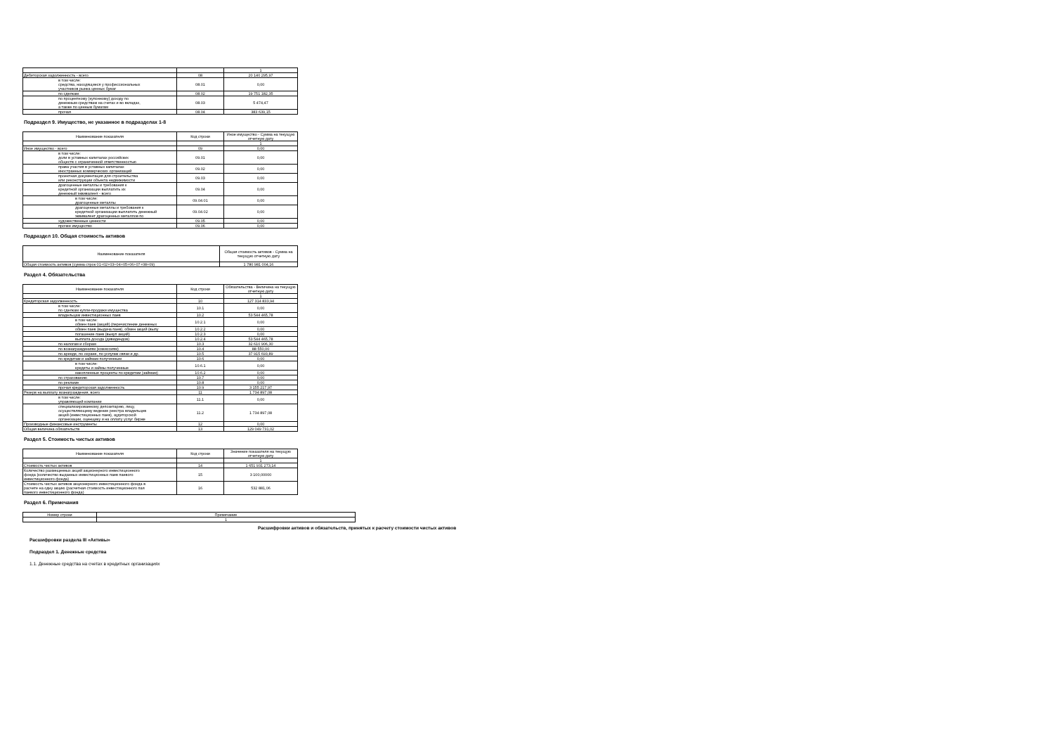| | | 1 |
| Дебиторская задолженность - всего | 08 | 20 140 295,97 |
| в том числе: средства, находящиеся у профессиональных участников рынка ценных бумаг | 08.01 | 0,00 |
| по сделкам | 08.02 | 19 751 182,35 |
| по процентному (купонному) доходу по денежным средствам на счетах и во вкладах, а также по ценным бумагам | 08.03 | 5 474,47 |
| прочая | 08.04 | 383 639,15 |
Подраздел 9. Имущество, не указанное в подразделах 1-8
| Наименование показателя | Код строки | Иное имущество - Сумма на текущую отчетную дату |
| --- | --- | --- |
| | | 1 |
| Иное имущество - всего | 09 | 0,00 |
| в том числе: доли в уставных капиталах российских обществ с ограниченной ответственностью | 09.01 | 0,00 |
| права участия в уставных капиталах иностранных коммерческих организаций | 09.02 | 0,00 |
| проектная документация для строительства или реконструкции объекта недвижимости | 09.03 | 0,00 |
| драгоценные металлы и требования к кредитной организации выплатить их денежный эквивалент - всего | 09.04 | 0,00 |
| в том числе: драгоценные металлы | 09.04.01 | 0,00 |
| драгоценные металлы и требования к кредитной организации выплатить денежный эквивалент драгоценных металлов по | 09.04.02 | 0,00 |
| художественные ценности | 09.05 | 0,00 |
| прочее имущество | 09.06 | 0,00 |
Подраздел 10. Общая стоимость активов
| Наименование показателя | Общая стоимость активов - Сумма на текущую отчетную дату |
| --- | --- |
| Общая стоимость активов (сумма строк 01+02+03+04+05+06+07+08+09) | 1 780 981 004,16 |
Раздел 4. Обязательства
| Наименование показателя | Код строки | Обязательства - Величина на текущую отчетную дату |
| --- | --- | --- |
| | | 1 |
| Кредиторская задолженность | 10 | 127 314 833,94 |
| в том числе: по сделкам купли-продажи имущества | 10.1 | 0,00 |
| владельцам инвестиционных паев | 10.2 | 53 544 465,78 |
| в том числе: обмен паев (акций) (перечисление денежных | 10.2.1 | 0,00 |
| обмен паев (выдача паев), обмен акций (выпу | 10.2.2 | 0,00 |
| погашение паев (выкуп акций) | 10.2.3 | 0,00 |
| выплата дохода (дивидендов) | 10.2.4 | 53 544 465,78 |
| по налогам и сборам | 10.3 | 32 610 906,30 |
| по вознаграждениям (комиссиям) | 10.4 | 88 550,00 |
| по аренде, по охране, по услугам связи и др. | 10.5 | 37 915 693,89 |
| по кредитам и займам полученным | 10.6 | 0,00 |
| в том числе: кредиты и займы полученные | 10.6.1 | 0,00 |
| накопленные проценты по кредитам (займам) | 10.6.2 | 0,00 |
| по страхованию | 10.7 | 0,00 |
| по рекламе | 10.8 | 0,00 |
| прочая кредиторская задолженность | 10.9 | 3 155 217,97 |
| Резерв на выплату вознаграждения, всего | 11 | 1 734 897,08 |
| в том числе: управляющей компании | 11.1 | 0,00 |
| специализированному депозитарию, лицу, осуществляющему ведение реестра владельцев акций (инвестиционных паев), аудиторской организации, оценщику и на оплату услуг бирже | 11.2 | 1 734 897,08 |
| Производные финансовые инструменты | 12 | 0,00 |
| Общая величина обязательств | 13 | 129 049 731,02 |
Раздел 5. Стоимость чистых активов
| Наименование показателя | Код строки | Значение показателя на текущую отчетную дату |
| --- | --- | --- |
| | | 1 |
| Стоимость чистых активов | 14 | 1 651 931 273,14 |
| Количество размещенных акций акционерного инвестиционного фонда (количество выданных инвестиционных паев паевого инвестиционного фонда) | 15 | 3 100,00000 |
| Стоимость чистых активов акционерного инвестиционного фонда в расчете на одну акцию (расчетная стоимость инвестиционного пая паевого инвестиционного фонда) | 16 | 532 881,06 |
Раздел 6. Примечания
| Номер строки | Примечание |
| --- | --- |
| | 1 |
Расшифровки активов и обязательств, принятых к расчету стоимости чистых активов
Расшифровки раздела III «Активы»
Подраздел 1. Денежные средства
1.1. Денежные средства на счетах в кредитных организациях